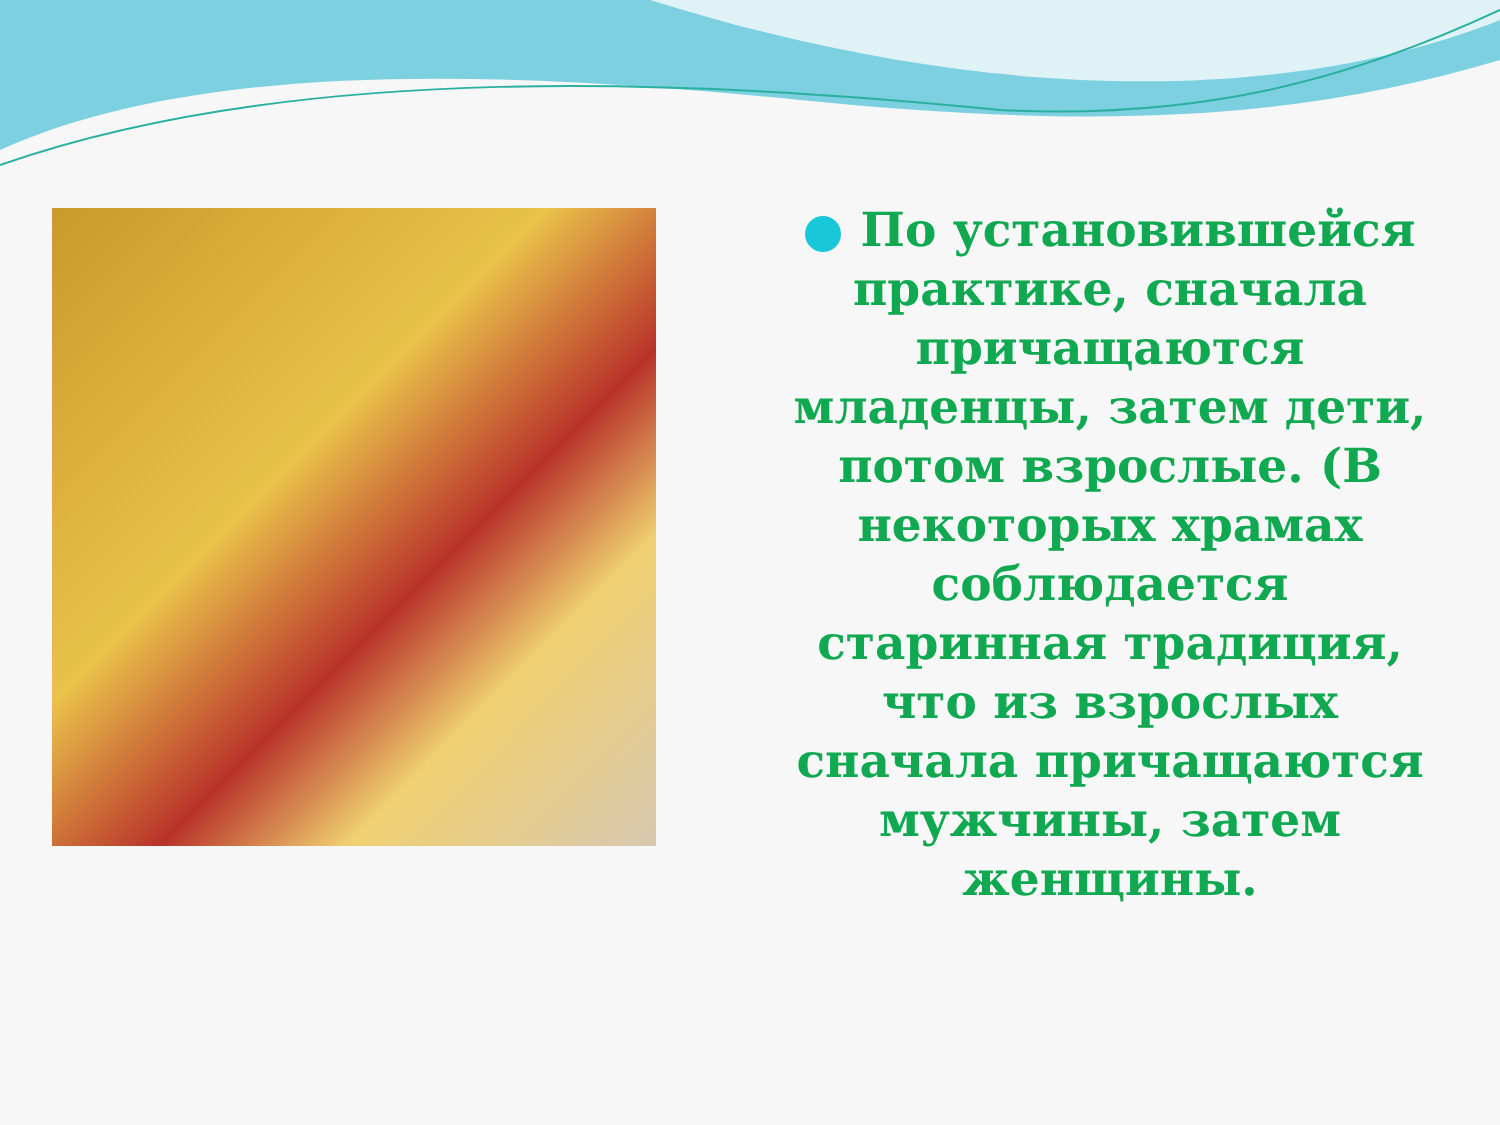По установившейся практике, сначала причащаются младенцы, затем дети, потом взрослые. (В некоторых храмах соблюдается старинная традиция, что из взрослых сначала причащаются мужчины, затем женщины.